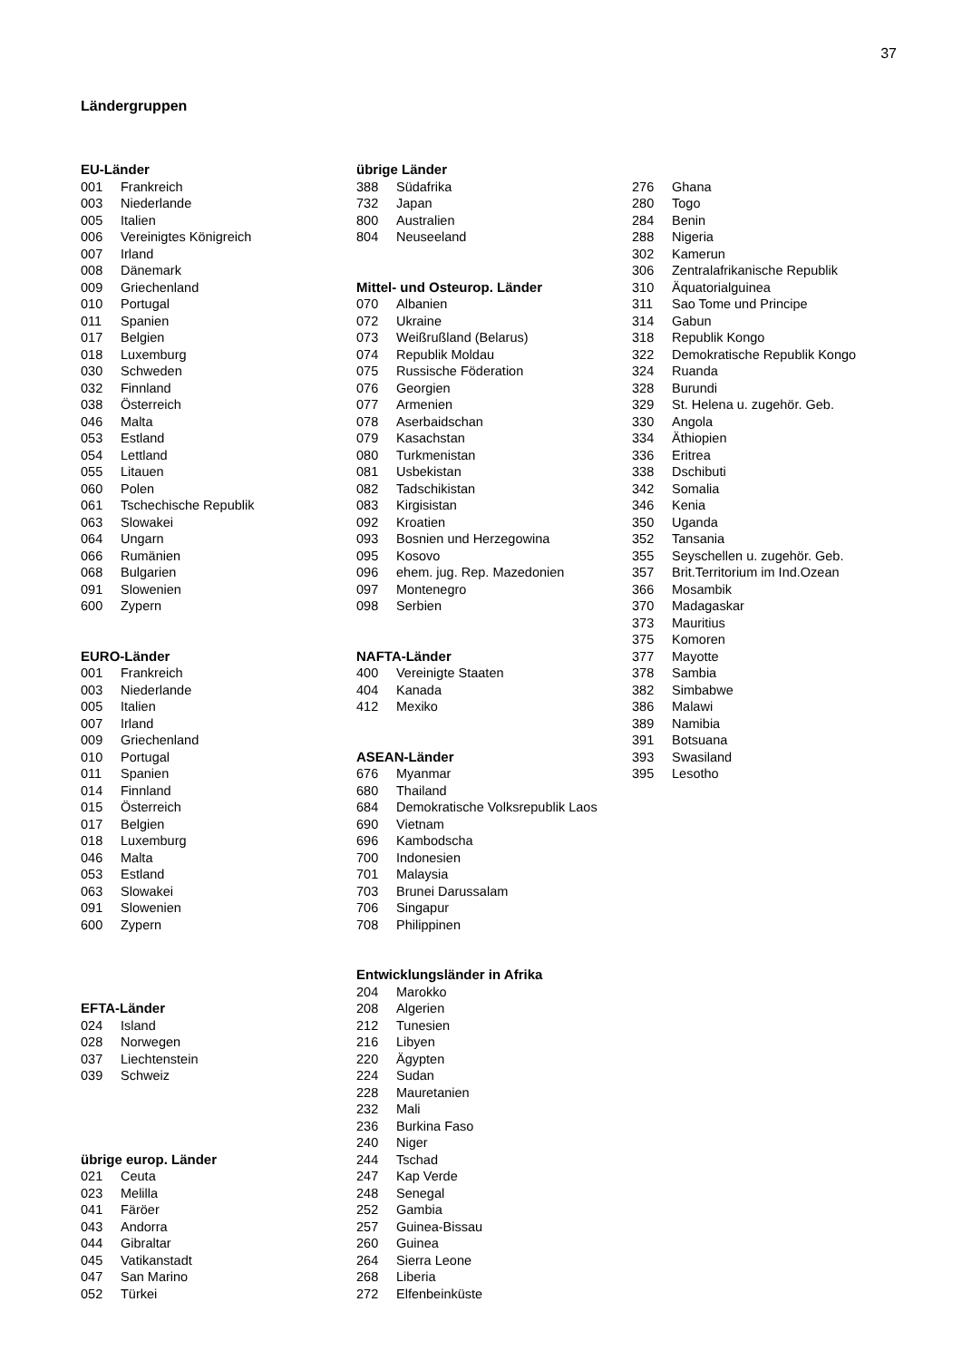37
Ländergruppen
EU-Länder
| 001 | Frankreich |
| 003 | Niederlande |
| 005 | Italien |
| 006 | Vereinigtes Königreich |
| 007 | Irland |
| 008 | Dänemark |
| 009 | Griechenland |
| 010 | Portugal |
| 011 | Spanien |
| 017 | Belgien |
| 018 | Luxemburg |
| 030 | Schweden |
| 032 | Finnland |
| 038 | Österreich |
| 046 | Malta |
| 053 | Estland |
| 054 | Lettland |
| 055 | Litauen |
| 060 | Polen |
| 061 | Tschechische Republik |
| 063 | Slowakei |
| 064 | Ungarn |
| 066 | Rumänien |
| 068 | Bulgarien |
| 091 | Slowenien |
| 600 | Zypern |
EURO-Länder
| 001 | Frankreich |
| 003 | Niederlande |
| 005 | Italien |
| 007 | Irland |
| 009 | Griechenland |
| 010 | Portugal |
| 011 | Spanien |
| 014 | Finnland |
| 015 | Österreich |
| 017 | Belgien |
| 018 | Luxemburg |
| 046 | Malta |
| 053 | Estland |
| 063 | Slowakei |
| 091 | Slowenien |
| 600 | Zypern |
EFTA-Länder
| 024 | Island |
| 028 | Norwegen |
| 037 | Liechtenstein |
| 039 | Schweiz |
übrige europ. Länder
| 021 | Ceuta |
| 023 | Melilla |
| 041 | Färöer |
| 043 | Andorra |
| 044 | Gibraltar |
| 045 | Vatikanstadt |
| 047 | San Marino |
| 052 | Türkei |
übrige Länder
| 388 | Südafrika |
| 732 | Japan |
| 800 | Australien |
| 804 | Neuseeland |
Mittel- und Osteurop. Länder
| 070 | Albanien |
| 072 | Ukraine |
| 073 | Weißrußland (Belarus) |
| 074 | Republik Moldau |
| 075 | Russische Föderation |
| 076 | Georgien |
| 077 | Armenien |
| 078 | Aserbaidschan |
| 079 | Kasachstan |
| 080 | Turkmenistan |
| 081 | Usbekistan |
| 082 | Tadschikistan |
| 083 | Kirgisistan |
| 092 | Kroatien |
| 093 | Bosnien und Herzegowina |
| 095 | Kosovo |
| 096 | ehem. jug. Rep. Mazedonien |
| 097 | Montenegro |
| 098 | Serbien |
NAFTA-Länder
| 400 | Vereinigte Staaten |
| 404 | Kanada |
| 412 | Mexiko |
ASEAN-Länder
| 676 | Myanmar |
| 680 | Thailand |
| 684 | Demokratische Volksrepublik Laos |
| 690 | Vietnam |
| 696 | Kambodscha |
| 700 | Indonesien |
| 701 | Malaysia |
| 703 | Brunei Darussalam |
| 706 | Singapur |
| 708 | Philippinen |
Entwicklungsländer in Afrika
| 204 | Marokko |
| 208 | Algerien |
| 212 | Tunesien |
| 216 | Libyen |
| 220 | Ägypten |
| 224 | Sudan |
| 228 | Mauretanien |
| 232 | Mali |
| 236 | Burkina Faso |
| 240 | Niger |
| 244 | Tschad |
| 247 | Kap Verde |
| 248 | Senegal |
| 252 | Gambia |
| 257 | Guinea-Bissau |
| 260 | Guinea |
| 264 | Sierra Leone |
| 268 | Liberia |
| 272 | Elfenbeinküste |
| 276 | Ghana |
| 280 | Togo |
| 284 | Benin |
| 288 | Nigeria |
| 302 | Kamerun |
| 306 | Zentralafrikanische Republik |
| 310 | Äquatorialguinea |
| 311 | Sao Tome und Principe |
| 314 | Gabun |
| 318 | Republik Kongo |
| 322 | Demokratische Republik Kongo |
| 324 | Ruanda |
| 328 | Burundi |
| 329 | St. Helena u. zugehör. Geb. |
| 330 | Angola |
| 334 | Äthiopien |
| 336 | Eritrea |
| 338 | Dschibuti |
| 342 | Somalia |
| 346 | Kenia |
| 350 | Uganda |
| 352 | Tansania |
| 355 | Seyschellen u. zugehör. Geb. |
| 357 | Brit.Territorium im Ind.Ozean |
| 366 | Mosambik |
| 370 | Madagaskar |
| 373 | Mauritius |
| 375 | Komoren |
| 377 | Mayotte |
| 378 | Sambia |
| 382 | Simbabwe |
| 386 | Malawi |
| 389 | Namibia |
| 391 | Botsuana |
| 393 | Swasiland |
| 395 | Lesotho |